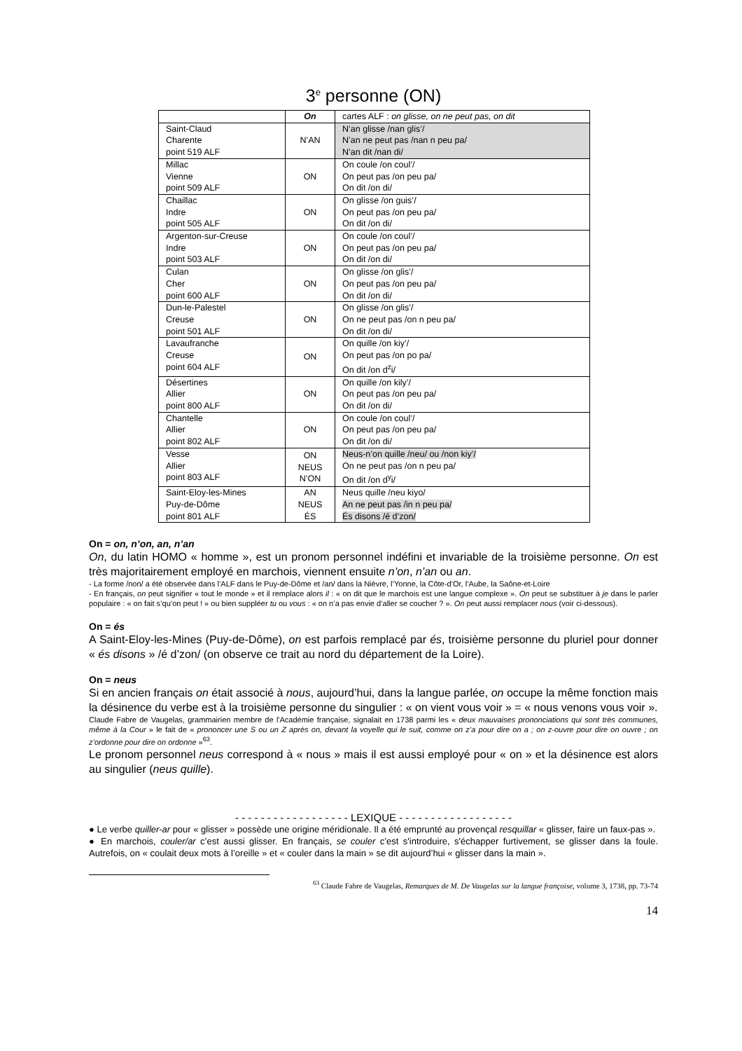3<sup>e</sup> personne (ON)
| | On | cartes ALF : on glisse, on ne peut pas, on dit |
| Saint-Claud Charente point 519 ALF | N’AN | N’an glisse /nan glis’/ N’an ne peut pas /nan n peu pa/ N’an dit /nan di/ |
| Millac Vienne point 509 ALF | ON | On coule /on coul’/ On peut pas /on peu pa/ On dit /on di/ |
| Chaillac Indre point 505 ALF | ON | On glisse /on guis’/ On peut pas /on peu pa/ On dit /on di/ |
| Argenton-sur-Creuse Indre point 503 ALF | ON | On coule /on coul’/ On peut pas /on peu pa/ On dit /on di/ |
| Culan Cher point 600 ALF | ON | On glisse /on glis’/ On peut pas /on peu pa/ On dit /on di/ |
| Dun-le-Palestel Creuse point 501 ALF | ON | On glisse /on glis’/ On ne peut pas /on n peu pa/ On dit /on di/ |
| Lavaufranche Creuse point 604 ALF | ON | On quille /on kiy’/ On peut pas /on po pa/ On dit /on d<sup>z</sup>i/ |
| Désertines Allier point 800 ALF | ON | On quille /on kily’/ On peut pas /on peu pa/ On dit /on di/ |
| Chantelle Allier point 802 ALF | ON | On coule /on coul’/ On peut pas /on peu pa/ On dit /on di/ |
| Vesse Allier point 803 ALF | ON NEUS N’ON | Neus-n’on quille /neu/ ou /non kiy’/ On ne peut pas /on n peu pa/ On dit /on d<sup>y</sup>i/ |
| Saint-Eloy-les-Mines Puy-de-Dôme point 801 ALF | AN NEUS ÉS | Neus quille /neu kiyo/ An ne peut pas /in n peu pa/ És disons /é d’zon/ |
On = on, n’on, an, n’an
On, du latin HOMO « homme », est un pronom personnel indéfini et invariable de la troisième personne. On est très majoritairement employé en marchois, viennent ensuite n’on, n’an ou an.
- La forme /non/ a été observée dans l’ALF dans le Puy-de-Dôme et /an/ dans la Nièvre, l’Yonne, la Côte-d’Or, l’Aube, la Saône-et-Loire
- En français, on peut signifier « tout le monde » et il remplace alors il : « on dit que le marchois est une langue complexe ». On peut se substituer à je dans le parler populaire : « on fait s’qu’on peut ! » ou bien suppléer tu ou vous : « on n’a pas envie d’aller se coucher ? ». On peut aussi remplacer nous (voir ci-dessous).
On = és
A Saint-Eloy-les-Mines (Puy-de-Dôme), on est parfois remplacé par és, troisième personne du pluriel pour donner « és disons » /é d’zon/ (on observe ce trait au nord du département de la Loire).
On = neus
Si en ancien français on était associé à nous, aujourd’hui, dans la langue parlée, on occupe la même fonction mais la désinence du verbe est à la troisième personne du singulier : « on vient vous voir » = « nous venons vous voir ».
Claude Fabre de Vaugelas, grammairien membre de l'Académie française, signalait en 1738 parmi les « deux mauvaises prononciations qui sont très communes, même à la Cour » le fait de « prononcer une S ou un Z après on, devant la voyelle qui le suit, comme on z’a pour dire on a ; on z-ouvre pour dire on ouvre ; on z’ordonne pour dire on ordonne »<sup>63</sup>.
Le pronom personnel neus correspond à « nous » mais il est aussi employé pour « on » et la désinence est alors au singulier (neus quille).
- - - - - - - - - - - - - - - - - - LEXIQUE - - - - - - - - - - - - - - - - - -
● Le verbe quiller-ar pour « glisser » possède une origine méridionale. Il a été emprunté au provençal resquillar « glisser, faire un faux-pas ».
● En marchois, couler/ar c’est aussi glisser. En français, se couler c’est s'introduire, s'échapper furtivement, se glisser dans la foule. Autrefois, on « coulait deux mots à l’oreille » et « couler dans la main » se dit aujourd’hui « glisser dans la main ».
<sup>63</sup> Claude Fabre de Vaugelas, Remarques de M. De Vaugelas sur la langue françoise, volume 3, 1738, pp. 73-74
14